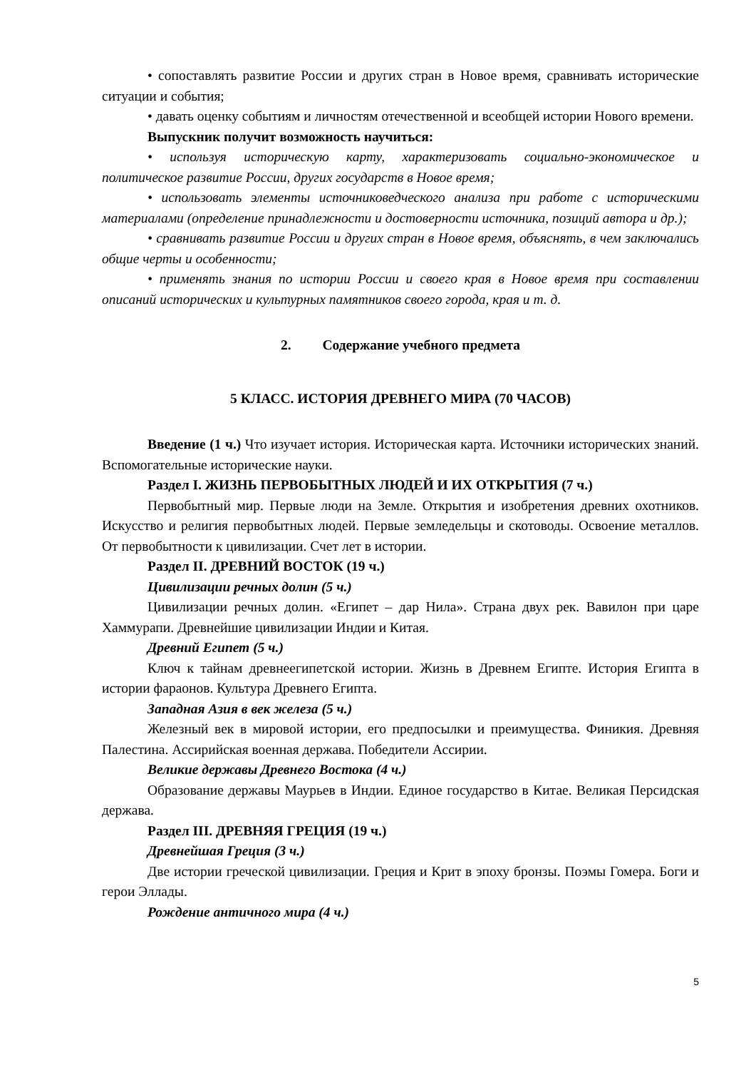• сопоставлять развитие России и других стран в Новое время, сравнивать исторические ситуации и события;
• давать оценку событиям и личностям отечественной и всеобщей истории Нового времени.
Выпускник получит возможность научиться:
• используя историческую карту, характеризовать социально-экономическое и политическое развитие России, других государств в Новое время;
• использовать элементы источниковедческого анализа при работе с историческими материалами (определение принадлежности и достоверности источника, позиций автора и др.);
• сравнивать развитие России и других стран в Новое время, объяснять, в чем заключались общие черты и особенности;
• применять знания по истории России и своего края в Новое время при составлении описаний исторических и культурных памятников своего города, края и т. д.
2. Содержание учебного предмета
5 КЛАСС. ИСТОРИЯ ДРЕВНЕГО МИРА (70 ЧАСОВ)
Введение (1 ч.) Что изучает история. Историческая карта. Источники исторических знаний. Вспомогательные исторические науки.
Раздел I. ЖИЗНЬ ПЕРВОБЫТНЫХ ЛЮДЕЙ И ИХ ОТКРЫТИЯ (7 ч.)
Первобытный мир. Первые люди на Земле. Открытия и изобретения древних охотников. Искусство и религия первобытных людей. Первые земледельцы и скотоводы. Освоение металлов. От первобытности к цивилизации. Счет лет в истории.
Раздел II. ДРЕВНИЙ ВОСТОК (19 ч.)
Цивилизации речных долин (5 ч.)
Цивилизации речных долин. «Египет – дар Нила». Страна двух рек. Вавилон при царе Хаммурапи. Древнейшие цивилизации Индии и Китая.
Древний Египет (5 ч.)
Ключ к тайнам древнеегипетской истории. Жизнь в Древнем Египте. История Египта в истории фараонов. Культура Древнего Египта.
Западная Азия в век железа (5 ч.)
Железный век в мировой истории, его предпосылки и преимущества. Финикия. Древняя Палестина. Ассирийская военная держава. Победители Ассирии.
Великие державы Древнего Востока (4 ч.)
Образование державы Маурьев в Индии. Единое государство в Китае. Великая Персидская держава.
Раздел III. ДРЕВНЯЯ ГРЕЦИЯ (19 ч.)
Древнейшая Греция (3 ч.)
Две истории греческой цивилизации. Греция и Крит в эпоху бронзы. Поэмы Гомера. Боги и герои Эллады.
Рождение античного мира (4 ч.)
5